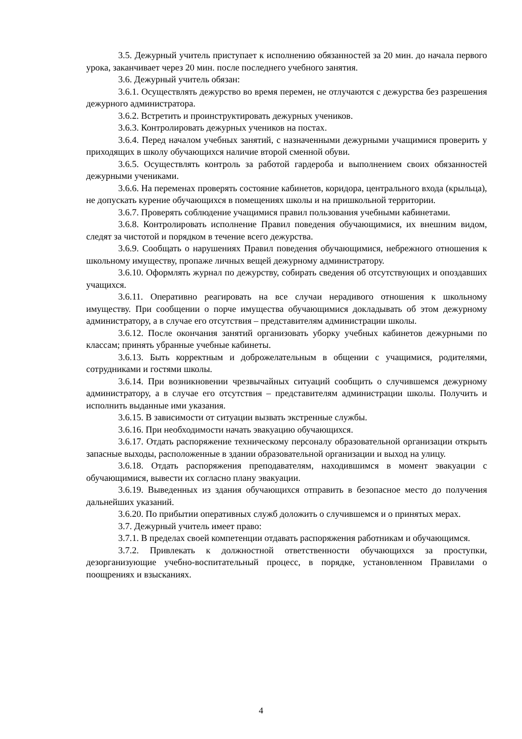3.5. Дежурный учитель приступает к исполнению обязанностей за 20 мин. до начала первого урока, заканчивает через 20 мин. после последнего учебного занятия.
3.6. Дежурный учитель обязан:
3.6.1. Осуществлять дежурство во время перемен, не отлучаются с дежурства без разрешения дежурного администратора.
3.6.2. Встретить и проинструктировать дежурных учеников.
3.6.3. Контролировать дежурных учеников на постах.
3.6.4. Перед началом учебных занятий, с назначенными дежурными учащимися проверить у приходящих в школу обучающихся наличие второй сменной обуви.
3.6.5. Осуществлять контроль за работой гардероба и выполнением своих обязанностей дежурными учениками.
3.6.6. На переменах проверять состояние кабинетов, коридора, центрального входа (крыльца), не допускать курение обучающихся в помещениях школы и на пришкольной территории.
3.6.7. Проверять соблюдение учащимися правил пользования учебными кабинетами.
3.6.8. Контролировать исполнение Правил поведения обучающимися, их внешним видом, следят за чистотой и порядком в течение всего дежурства.
3.6.9. Сообщать о нарушениях Правил поведения обучающимися, небрежного отношения к школьному имуществу, пропаже личных вещей дежурному администратору.
3.6.10. Оформлять журнал по дежурству, собирать сведения об отсутствующих и опоздавших учащихся.
3.6.11. Оперативно реагировать на все случаи нерадивого отношения к школьному имуществу. При сообщении о порче имущества обучающимися докладывать об этом дежурному администратору, а в случае его отсутствия – представителям администрации школы.
3.6.12. После окончания занятий организовать уборку учебных кабинетов дежурными по классам; принять убранные учебные кабинеты.
3.6.13. Быть корректным и доброжелательным в общении с учащимися, родителями, сотрудниками и гостями школы.
3.6.14. При возникновении чрезвычайных ситуаций сообщить о случившемся дежурному администратору, а в случае его отсутствия – представителям администрации школы. Получить и исполнить выданные ими указания.
3.6.15. В зависимости от ситуации вызвать экстренные службы.
3.6.16. При необходимости начать эвакуацию обучающихся.
3.6.17. Отдать распоряжение техническому персоналу образовательной организации открыть запасные выходы, расположенные в здании образовательной организации и выход на улицу.
3.6.18. Отдать распоряжения преподавателям, находившимся в момент эвакуации с обучающимися, вывести их согласно плану эвакуации.
3.6.19. Выведенных из здания обучающихся отправить в безопасное место до получения дальнейших указаний.
3.6.20. По прибытии оперативных служб доложить о случившемся и о принятых мерах.
3.7. Дежурный учитель имеет право:
3.7.1. В пределах своей компетенции отдавать распоряжения работникам и обучающимся.
3.7.2. Привлекать к должностной ответственности обучающихся за проступки, дезорганизующие учебно-воспитательный процесс, в порядке, установленном Правилами о поощрениях и взысканиях.
4